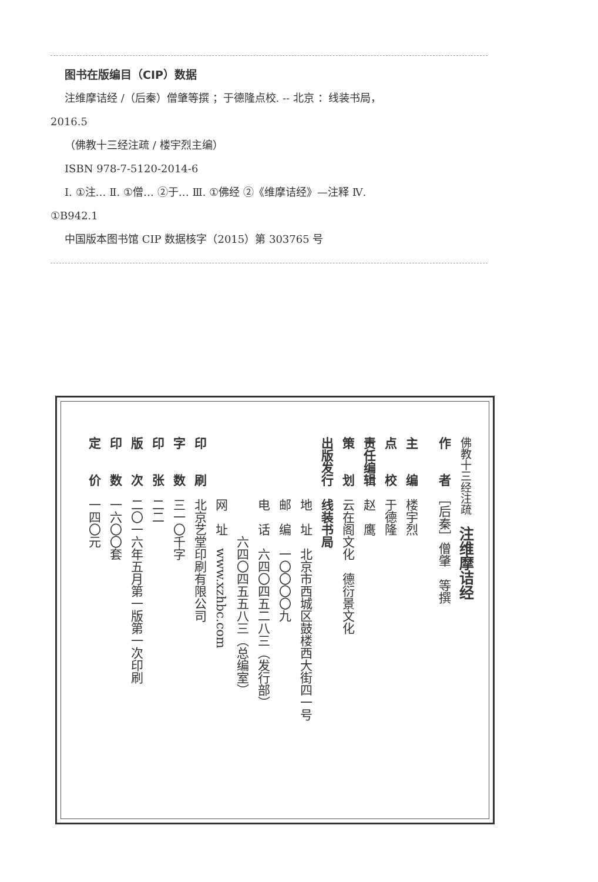图书在版编目（CIP）数据
注维摩诘经 /（后秦）僧肇等撰 ；于德隆点校. -- 北京 ：线装书局，
2016.5
（佛教十三经注疏 / 楼宇烈主编）
ISBN 978-7-5120-2014-6
Ⅰ. ①注… Ⅱ. ①僧… ②于… Ⅲ. ①佛经 ②《维摩诘经》—注释 Ⅳ.
①B942.1
中国版本图书馆 CIP 数据核字（2015）第 303765 号
佛教十三经注疏　注维摩诘经
作　　者　［后秦］僧肇　等撰
主　　编　楼宇烈
点　　校　于德隆
责任编辑　赵　鹰
策　　划　云在阁文化　德衍景文化
出版发行　线装书局
　　　　　地　址　北京市西城区鼓楼西大街四一号
　　　　　邮　编　一〇〇〇〇九
　　　　　电　话　六四〇四五二八三（发行部）
　　　　　　　　六四〇四五五八三（总编室）
　　　　　网　址　www.xzhbc.com
印　　刷　北京艺堂印刷有限公司
字　　数　三一〇千字
印　　张　二二
版　　次　二〇一六年五月第一版第一次印刷
印　　数　一六〇〇套
定　　价　一四〇元